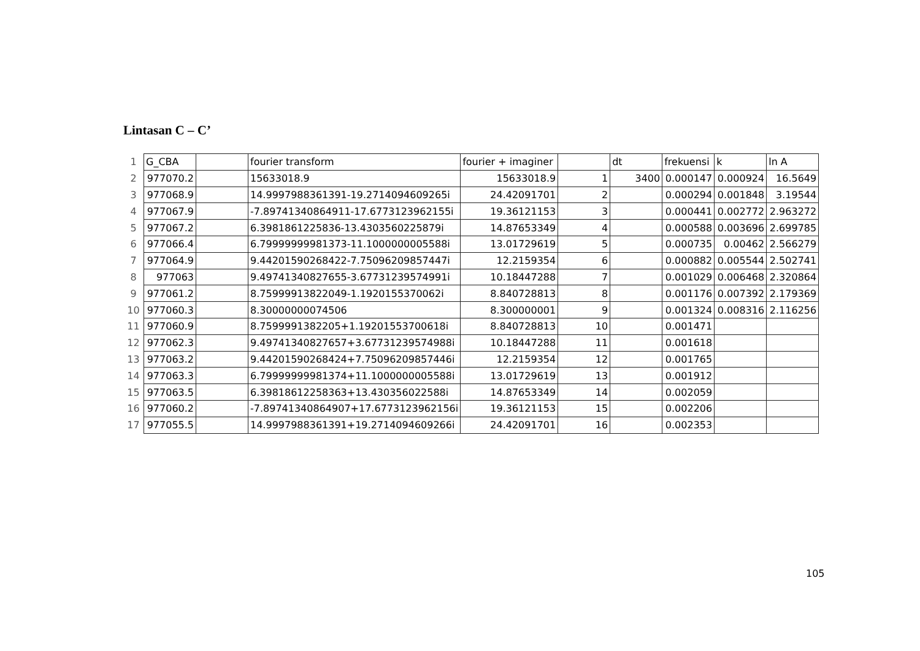Lintasan C – C’
| 1 | G_CBA | | fourier transform | fourier + imaginer | | dt | frekuensi | k | ln A |
| 2 | 977070.2 | | 15633018.9 | 15633018.9 | 1 | 3400 | 0.000147 | 0.000924 | 16.5649 |
| 3 | 977068.9 | | 14.9997988361391-19.2714094609265i | 24.42091701 | 2 | | 0.000294 | 0.001848 | 3.19544 |
| 4 | 977067.9 | | -7.89741340864911-17.6773123962155i | 19.36121153 | 3 | | 0.000441 | 0.002772 | 2.963272 |
| 5 | 977067.2 | | 6.3981861225836-13.4303560225879i | 14.87653349 | 4 | | 0.000588 | 0.003696 | 2.699785 |
| 6 | 977066.4 | | 6.79999999981373-11.1000000005588i | 13.01729619 | 5 | | 0.000735 | 0.00462 | 2.566279 |
| 7 | 977064.9 | | 9.44201590268422-7.75096209857447i | 12.2159354 | 6 | | 0.000882 | 0.005544 | 2.502741 |
| 8 | 977063 | | 9.49741340827655-3.67731239574991i | 10.18447288 | 7 | | 0.001029 | 0.006468 | 2.320864 |
| 9 | 977061.2 | | 8.75999913822049-1.1920155370062i | 8.840728813 | 8 | | 0.001176 | 0.007392 | 2.179369 |
| 10 | 977060.3 | | 8.30000000074506 | 8.300000001 | 9 | | 0.001324 | 0.008316 | 2.116256 |
| 11 | 977060.9 | | 8.7599991382205+1.19201553700618i | 8.840728813 | 10 | | 0.001471 | | |
| 12 | 977062.3 | | 9.49741340827657+3.67731239574988i | 10.18447288 | 11 | | 0.001618 | | |
| 13 | 977063.2 | | 9.44201590268424+7.75096209857446i | 12.2159354 | 12 | | 0.001765 | | |
| 14 | 977063.3 | | 6.79999999981374+11.1000000005588i | 13.01729619 | 13 | | 0.001912 | | |
| 15 | 977063.5 | | 6.39818612258363+13.430356022588i | 14.87653349 | 14 | | 0.002059 | | |
| 16 | 977060.2 | | -7.89741340864907+17.6773123962156i | 19.36121153 | 15 | | 0.002206 | | |
| 17 | 977055.5 | | 14.9997988361391+19.2714094609266i | 24.42091701 | 16 | | 0.002353 | | |
105